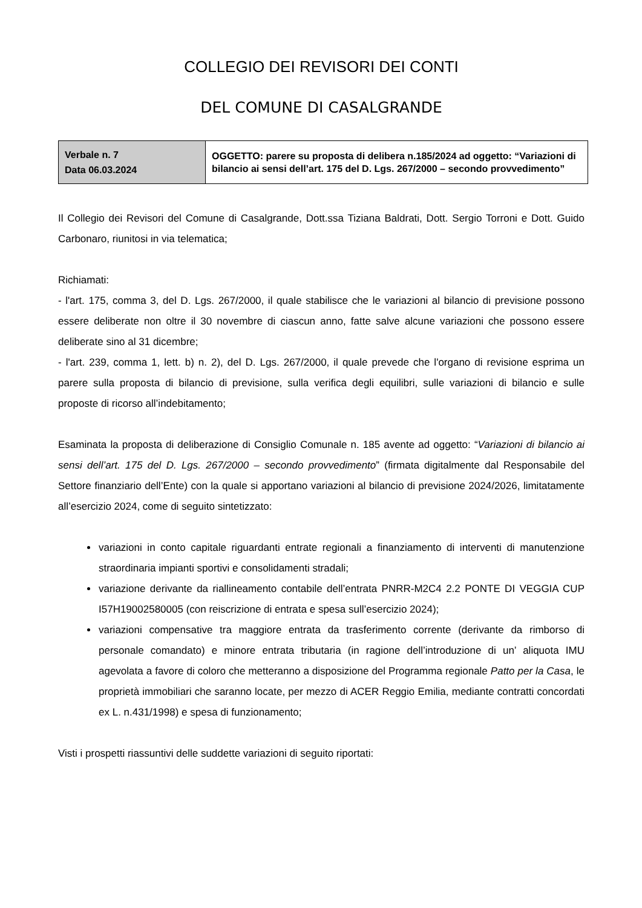COLLEGIO DEI REVISORI DEI CONTI
DEL COMUNE DI CASALGRANDE
| Verbale n. 7 Data 06.03.2024 | OGGETTO: parere su proposta di delibera n.185/2024 ad oggetto: “Variazioni di bilancio ai sensi dell’art. 175 del D. Lgs. 267/2000 – secondo provvedimento” |
Il Collegio dei Revisori del Comune di Casalgrande, Dott.ssa Tiziana Baldrati, Dott. Sergio Torroni e Dott. Guido Carbonaro, riunitosi in via telematica;
Richiamati:
- l'art. 175, comma 3, del D. Lgs. 267/2000, il quale stabilisce che le variazioni al bilancio di previsione possono essere deliberate non oltre il 30 novembre di ciascun anno, fatte salve alcune variazioni che possono essere deliberate sino al 31 dicembre;
- l'art. 239, comma 1, lett. b) n. 2), del D. Lgs. 267/2000, il quale prevede che l'organo di revisione esprima un parere sulla proposta di bilancio di previsione, sulla verifica degli equilibri, sulle variazioni di bilancio e sulle proposte di ricorso all’indebitamento;
Esaminata la proposta di deliberazione di Consiglio Comunale n. 185 avente ad oggetto: “Variazioni di bilancio ai sensi dell’art. 175 del D. Lgs. 267/2000 – secondo provvedimento” (firmata digitalmente dal Responsabile del Settore finanziario dell’Ente) con la quale si apportano variazioni al bilancio di previsione 2024/2026, limitatamente all’esercizio 2024, come di seguito sintetizzato:
variazioni in conto capitale riguardanti entrate regionali a finanziamento di interventi di manutenzione straordinaria impianti sportivi e consolidamenti stradali;
variazione derivante da riallineamento contabile dell’entrata PNRR-M2C4 2.2 PONTE DI VEGGIA CUP I57H19002580005 (con reiscrizione di entrata e spesa sull’esercizio 2024);
variazioni compensative tra maggiore entrata da trasferimento corrente (derivante da rimborso di personale comandato) e minore entrata tributaria (in ragione dell’introduzione di un’ aliquota IMU agevolata a favore di coloro che metteranno a disposizione del Programma regionale Patto per la Casa, le proprietà immobiliari che saranno locate, per mezzo di ACER Reggio Emilia, mediante contratti concordati ex L. n.431/1998) e spesa di funzionamento;
Visti i prospetti riassuntivi delle suddette variazioni di seguito riportati: